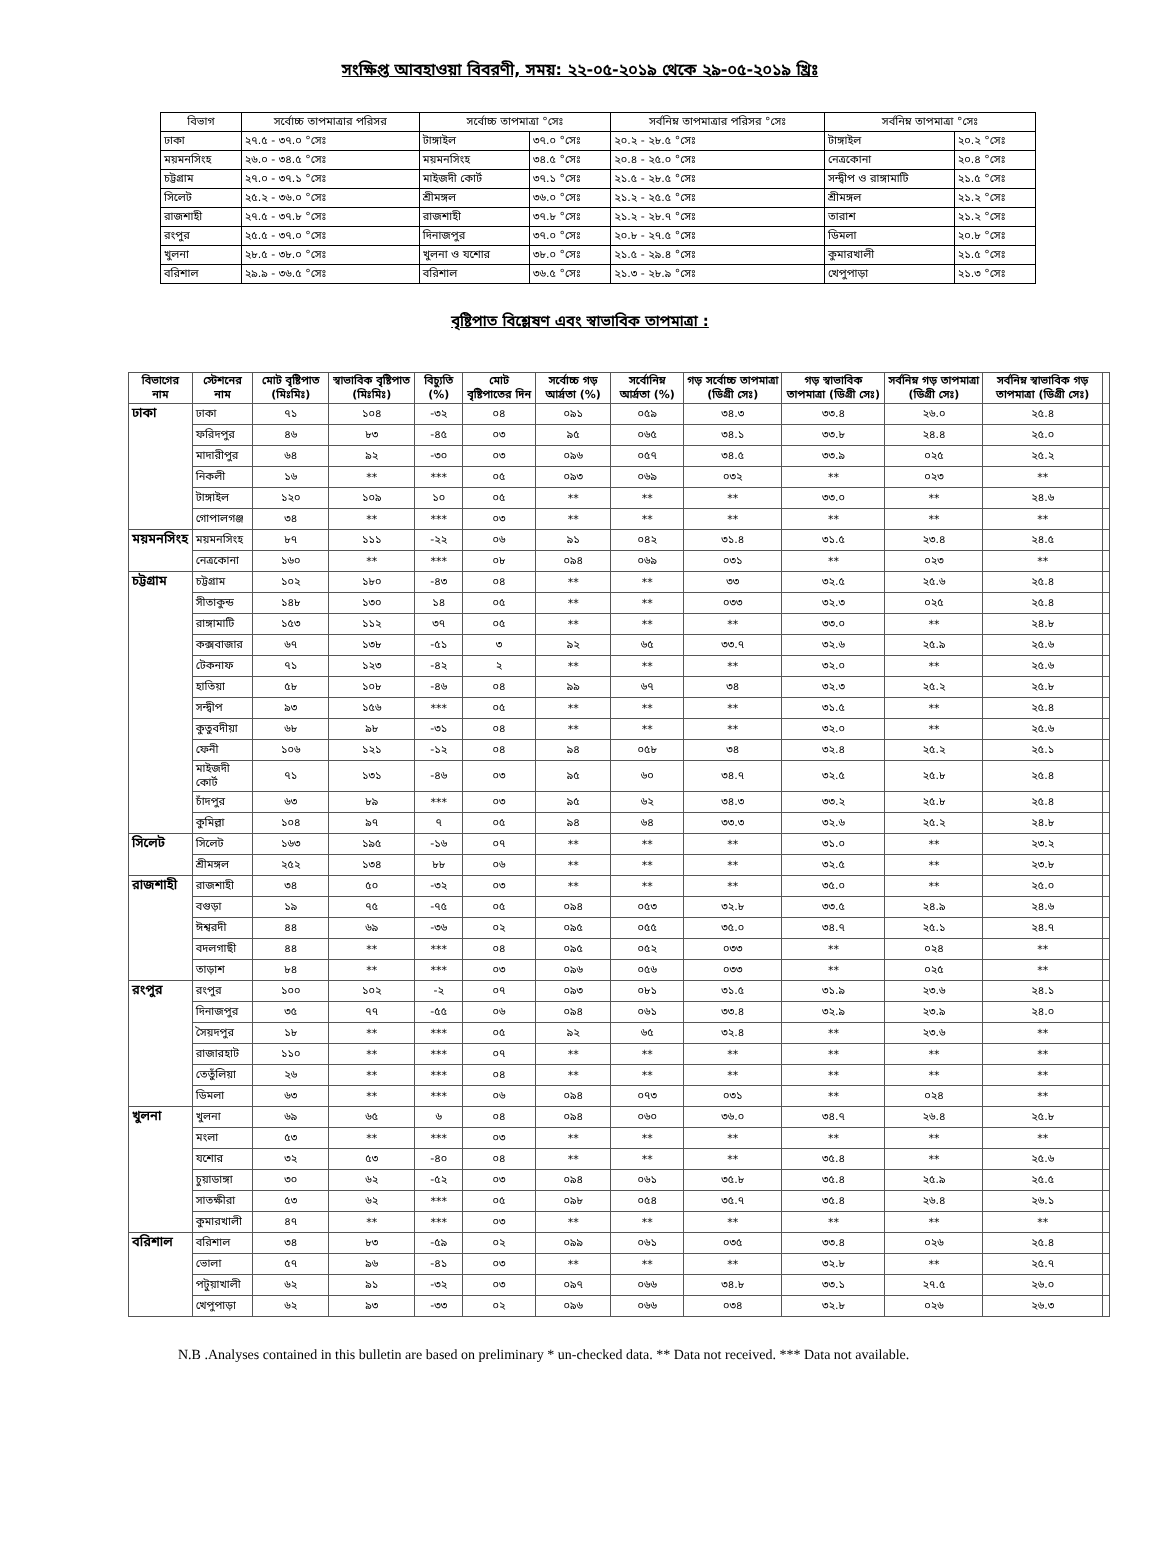সংক্ষিপ্ত আবহাওয়া বিবরণী, সময়: ২২-০৫-২০১৯ থেকে ২৯-০৫-২০১৯ খ্রিঃ
| বিভাগ | সর্বোচ্চ তাপমাত্রার পরিসর | সর্বোচ্চ তাপমাত্রা °সেঃ | | সর্বনিম্ন তাপমাত্রার পরিসর °সেঃ | সর্বনিম্ন তাপমাত্রা °সেঃ | |
| --- | --- | --- | --- | --- | --- | --- |
| ঢাকা | ২৭.৫ - ৩৭.০ °সেঃ | টাঙ্গাইল | ৩৭.০ °সেঃ | ২০.২ - ২৮.৫ °সেঃ | টাঙ্গাইল | ২০.২ °সেঃ |
| ময়মনসিংহ | ২৬.০ - ৩৪.৫ °সেঃ | ময়মনসিংহ | ৩৪.৫ °সেঃ | ২০.৪ - ২৫.০ °সেঃ | নেত্রকোনা | ২০.৪ °সেঃ |
| চট্টগ্রাম | ২৭.০ - ৩৭.১ °সেঃ | মাইজদী কোর্ট | ৩৭.১ °সেঃ | ২১.৫ - ২৮.৫ °সেঃ | সন্দ্বীপ ও রাঙ্গামাটি | ২১.৫ °সেঃ |
| সিলেট | ২৫.২ - ৩৬.০ °সেঃ | শ্রীমঙ্গল | ৩৬.০ °সেঃ | ২১.২ - ২৫.৫ °সেঃ | শ্রীমঙ্গল | ২১.২ °সেঃ |
| রাজশাহী | ২৭.৫ - ৩৭.৮ °সেঃ | রাজশাহী | ৩৭.৮ °সেঃ | ২১.২ - ২৮.৭ °সেঃ | তারাশ | ২১.২ °সেঃ |
| রংপুর | ২৫.৫ - ৩৭.০ °সেঃ | দিনাজপুর | ৩৭.০ °সেঃ | ২০.৮ - ২৭.৫ °সেঃ | ডিমলা | ২০.৮ °সেঃ |
| খুলনা | ২৮.৫ - ৩৮.০ °সেঃ | খুলনা ও যশোর | ৩৮.০ °সেঃ | ২১.৫ - ২৯.৪ °সেঃ | কুমারখালী | ২১.৫ °সেঃ |
| বরিশাল | ২৯.৯ - ৩৬.৫ °সেঃ | বরিশাল | ৩৬.৫ °সেঃ | ২১.৩ - ২৮.৯ °সেঃ | খেপুপাড়া | ২১.৩ °সেঃ |
বৃষ্টিপাত বিশ্লেষণ এবং স্বাভাবিক তাপমাত্রা :
| বিভাগের নাম | স্টেশনের নাম | মোট বৃষ্টিপাত (মিঃমিঃ) | স্বাভাবিক বৃষ্টিপাত (মিঃমিঃ) | বিচ্যুতি (%) | মোট বৃষ্টিপাতের দিন | সর্বোচ্চ গড় আর্দ্রতা (%) | সর্বোনিম্ন আর্দ্রতা (%) | গড় সর্বোচ্চ তাপমাত্রা (ডিগ্রী সেঃ) | গড় স্বাভাবিক তাপমাত্রা (ডিগ্রী সেঃ) | সর্বনিম্ন গড় তাপমাত্রা (ডিগ্রী সেঃ) | সর্বনিম্ন স্বাভাবিক গড় তাপমাত্রা (ডিগ্রী সেঃ) | |
| --- | --- | --- | --- | --- | --- | --- | --- | --- | --- | --- | --- | --- |
| ঢাকা | ঢাকা | ৭১ | ১০৪ | -৩২ | ০৪ | ০৯১ | ০৫৯ | ৩৪.৩ | ৩৩.৪ | ২৬.০ | ২৫.৪ | |
| | ফরিদপুর | ৪৬ | ৮৩ | -৪৫ | ০৩ | ৯৫ | ০৬৫ | ৩৪.১ | ৩৩.৮ | ২৪.৪ | ২৫.০ | |
| | মাদারীপুর | ৬৪ | ৯২ | -৩০ | ০৩ | ০৯৬ | ০৫৭ | ৩৪.৫ | ৩৩.৯ | ০২৫ | ২৫.২ | |
| | নিকলী | ১৬ | ** | *** | ০৫ | ০৯৩ | ০৬৯ | ০৩২ | ** | ০২৩ | ** | |
| | টাঙ্গাইল | ১২০ | ১০৯ | ১০ | ০৫ | ** | ** | ** | ৩৩.০ | ** | ২৪.৬ | |
| | গোপালগঞ্জ | ৩৪ | ** | *** | ০৩ | ** | ** | ** | ** | ** | ** | |
| ময়মনসিংহ | ময়মনসিংহ | ৮৭ | ১১১ | -২২ | ০৬ | ৯১ | ০৪২ | ৩১.৪ | ৩১.৫ | ২৩.৪ | ২৪.৫ | |
| | নেত্রকোনা | ১৬০ | ** | *** | ০৮ | ০৯৪ | ০৬৯ | ০৩১ | ** | ০২৩ | ** | |
| চট্টগ্রাম | চট্টগ্রাম | ১০২ | ১৮০ | -৪৩ | ০৪ | ** | ** | ৩৩ | ৩২.৫ | ২৫.৬ | ২৫.৪ | |
| | সীতাকুন্ড | ১৪৮ | ১৩০ | ১৪ | ০৫ | ** | ** | ০৩৩ | ৩২.৩ | ০২৫ | ২৫.৪ | |
| | রাঙ্গামাটি | ১৫৩ | ১১২ | ৩৭ | ০৫ | ** | ** | ** | ৩৩.০ | ** | ২৪.৮ | |
| | কক্সবাজার | ৬৭ | ১৩৮ | -৫১ | ৩ | ৯২ | ৬৫ | ৩৩.৭ | ৩২.৬ | ২৫.৯ | ২৫.৬ | |
| | টেকনাফ | ৭১ | ১২৩ | -৪২ | ২ | ** | ** | ** | ৩২.০ | ** | ২৫.৬ | |
| | হাতিয়া | ৫৮ | ১০৮ | -৪৬ | ০৪ | ৯৯ | ৬৭ | ৩৪ | ৩২.৩ | ২৫.২ | ২৫.৮ | |
| | সন্দ্বীপ | ৯৩ | ১৫৬ | *** | ০৫ | ** | ** | ** | ৩১.৫ | ** | ২৫.৪ | |
| | কুতুবদীয়া | ৬৮ | ৯৮ | -৩১ | ০৪ | ** | ** | ** | ৩২.০ | ** | ২৫.৬ | |
| | ফেনী | ১০৬ | ১২১ | -১২ | ০৪ | ৯৪ | ০৫৮ | ৩৪ | ৩২.৪ | ২৫.২ | ২৫.১ | |
| | মাইজদী কোর্ট | ৭১ | ১৩১ | -৪৬ | ০৩ | ৯৫ | ৬০ | ৩৪.৭ | ৩২.৫ | ২৫.৮ | ২৫.৪ | |
| | চাঁদপুর | ৬৩ | ৮৯ | *** | ০৩ | ৯৫ | ৬২ | ৩৪.৩ | ৩৩.২ | ২৫.৮ | ২৫.৪ | |
| | কুমিল্লা | ১০৪ | ৯৭ | ৭ | ০৫ | ৯৪ | ৬৪ | ৩৩.৩ | ৩২.৬ | ২৫.২ | ২৪.৮ | |
| সিলেট | সিলেট | ১৬৩ | ১৯৫ | -১৬ | ০৭ | ** | ** | ** | ৩১.০ | ** | ২৩.২ | |
| | শ্রীমঙ্গল | ২৫২ | ১৩৪ | ৮৮ | ০৬ | ** | ** | ** | ৩২.৫ | ** | ২৩.৮ | |
| রাজশাহী | রাজশাহী | ৩৪ | ৫০ | -৩২ | ০৩ | ** | ** | ** | ৩৫.০ | ** | ২৫.০ | |
| | বগুড়া | ১৯ | ৭৫ | -৭৫ | ০৫ | ০৯৪ | ০৫৩ | ৩২.৮ | ৩৩.৫ | ২৪.৯ | ২৪.৬ | |
| | ঈশ্বরদী | ৪৪ | ৬৯ | -৩৬ | ০২ | ০৯৫ | ০৫৫ | ৩৫.০ | ৩৪.৭ | ২৫.১ | ২৪.৭ | |
| | বদলগাছী | ৪৪ | ** | *** | ০৪ | ০৯৫ | ০৫২ | ০৩৩ | ** | ০২৪ | ** | |
| | তাড়াশ | ৮৪ | ** | *** | ০৩ | ০৯৬ | ০৫৬ | ০৩৩ | ** | ০২৫ | ** | |
| রংপুর | রংপুর | ১০০ | ১০২ | -২ | ০৭ | ০৯৩ | ০৮১ | ৩১.৫ | ৩১.৯ | ২৩.৬ | ২৪.১ | |
| | দিনাজপুর | ৩৫ | ৭৭ | -৫৫ | ০৬ | ০৯৪ | ০৬১ | ৩৩.৪ | ৩২.৯ | ২৩.৯ | ২৪.০ | |
| | সৈয়দপুর | ১৮ | ** | *** | ০৫ | ৯২ | ৬৫ | ৩২.৪ | ** | ২৩.৬ | ** | |
| | রাজারহাট | ১১০ | ** | *** | ০৭ | ** | ** | ** | ** | ** | ** | |
| | তেতুঁলিয়া | ২৬ | ** | *** | ০৪ | ** | ** | ** | ** | ** | ** | |
| | ডিমলা | ৬৩ | ** | *** | ০৬ | ০৯৪ | ০৭৩ | ০৩১ | ** | ০২৪ | ** | |
| খুলনা | খুলনা | ৬৯ | ৬৫ | ৬ | ০৪ | ০৯৪ | ০৬০ | ৩৬.০ | ৩৪.৭ | ২৬.৪ | ২৫.৮ | |
| | মংলা | ৫৩ | ** | *** | ০৩ | ** | ** | ** | ** | ** | ** | |
| | যশোর | ৩২ | ৫৩ | -৪০ | ০৪ | ** | ** | ** | ৩৫.৪ | ** | ২৫.৬ | |
| | চুয়াডাঙ্গা | ৩০ | ৬২ | -৫২ | ০৩ | ০৯৪ | ০৬১ | ৩৫.৮ | ৩৫.৪ | ২৫.৯ | ২৫.৫ | |
| | সাতক্ষীরা | ৫৩ | ৬২ | *** | ০৫ | ০৯৮ | ০৫৪ | ৩৫.৭ | ৩৫.৪ | ২৬.৪ | ২৬.১ | |
| | কুমারখালী | ৪৭ | ** | *** | ০৩ | ** | ** | ** | ** | ** | ** | |
| বরিশাল | বরিশাল | ৩৪ | ৮৩ | -৫৯ | ০২ | ০৯৯ | ০৬১ | ০৩৫ | ৩৩.৪ | ০২৬ | ২৫.৪ | |
| | ভোলা | ৫৭ | ৯৬ | -৪১ | ০৩ | ** | ** | ** | ৩২.৮ | ** | ২৫.৭ | |
| | পটুয়াখালী | ৬২ | ৯১ | -৩২ | ০৩ | ০৯৭ | ০৬৬ | ৩৪.৮ | ৩৩.১ | ২৭.৫ | ২৬.০ | |
| | খেপুপাড়া | ৬২ | ৯৩ | -৩৩ | ০২ | ০৯৬ | ০৬৬ | ০৩৪ | ৩২.৮ | ০২৬ | ২৬.৩ | |
N.B .Analyses contained in this bulletin are based on preliminary * un-checked data. ** Data not received. *** Data not available.